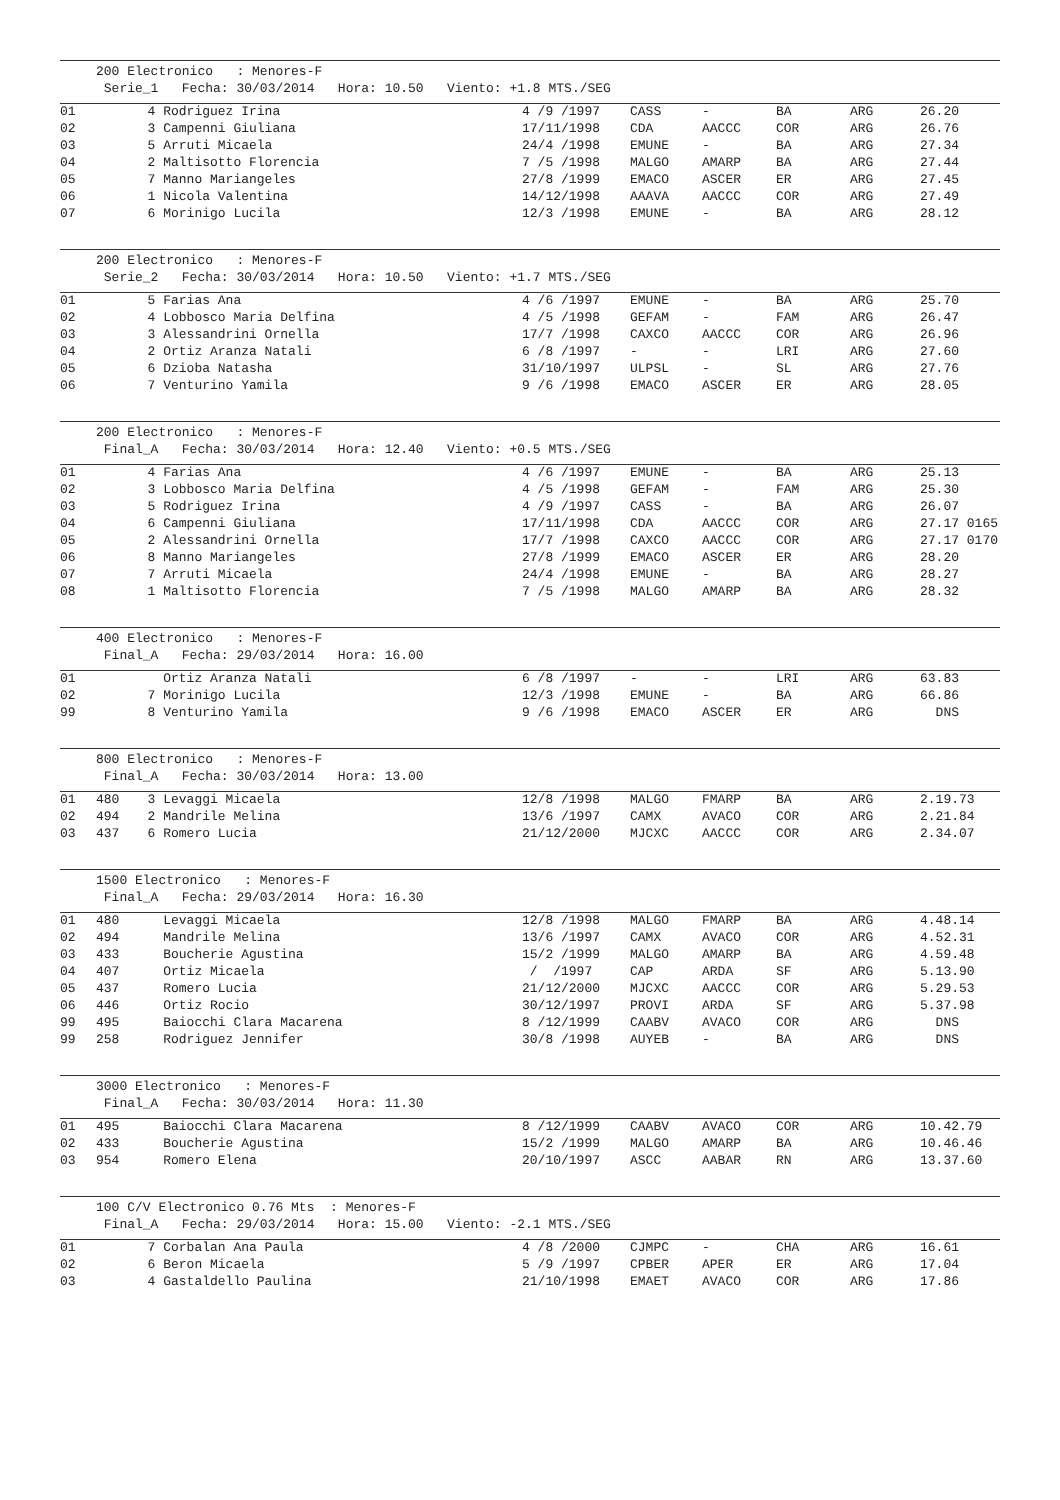200 Electronico : Menores-F Serie_1 Fecha: 30/03/2014 Hora: 10.50 Viento: +1.8 MTS./SEG
| 01 | | 4 Rodriguez Irina | 4 /9 /1997 | CASS | - | BA | ARG | 26.20 |
| 02 | | 3 Campenni Giuliana | 17/11/1998 | CDA | AACCC | COR | ARG | 26.76 |
| 03 | | 5 Arruti Micaela | 24/4 /1998 | EMUNE | - | BA | ARG | 27.34 |
| 04 | | 2 Maltisotto Florencia | 7 /5 /1998 | MALGO | AMARP | BA | ARG | 27.44 |
| 05 | | 7 Manno Mariangeles | 27/8 /1999 | EMACO | ASCER | ER | ARG | 27.45 |
| 06 | | 1 Nicola Valentina | 14/12/1998 | AAAVA | AACCC | COR | ARG | 27.49 |
| 07 | | 6 Morinigo Lucila | 12/3 /1998 | EMUNE | - | BA | ARG | 28.12 |
200 Electronico : Menores-F Serie_2 Fecha: 30/03/2014 Hora: 10.50 Viento: +1.7 MTS./SEG
| 01 | | 5 Farias Ana | 4 /6 /1997 | EMUNE | - | BA | ARG | 25.70 |
| 02 | | 4 Lobbosco Maria Delfina | 4 /5 /1998 | GEFAM | - | FAM | ARG | 26.47 |
| 03 | | 3 Alessandrini Ornella | 17/7 /1998 | CAXCO | AACCC | COR | ARG | 26.96 |
| 04 | | 2 Ortiz Aranza Natali | 6 /8 /1997 | - | - | LRI | ARG | 27.60 |
| 05 | | 6 Dzioba Natasha | 31/10/1997 | ULPSL | - | SL | ARG | 27.76 |
| 06 | | 7 Venturino Yamila | 9 /6 /1998 | EMACO | ASCER | ER | ARG | 28.05 |
200 Electronico : Menores-F Final_A Fecha: 30/03/2014 Hora: 12.40 Viento: +0.5 MTS./SEG
| 01 | | 4 Farias Ana | 4 /6 /1997 | EMUNE | - | BA | ARG | 25.13 |
| 02 | | 3 Lobbosco Maria Delfina | 4 /5 /1998 | GEFAM | - | FAM | ARG | 25.30 |
| 03 | | 5 Rodriguez Irina | 4 /9 /1997 | CASS | - | BA | ARG | 26.07 |
| 04 | | 6 Campenni Giuliana | 17/11/1998 | CDA | AACCC | COR | ARG | 27.17 0165 |
| 05 | | 2 Alessandrini Ornella | 17/7 /1998 | CAXCO | AACCC | COR | ARG | 27.17 0170 |
| 06 | | 8 Manno Mariangeles | 27/8 /1999 | EMACO | ASCER | ER | ARG | 28.20 |
| 07 | | 7 Arruti Micaela | 24/4 /1998 | EMUNE | - | BA | ARG | 28.27 |
| 08 | | 1 Maltisotto Florencia | 7 /5 /1998 | MALGO | AMARP | BA | ARG | 28.32 |
400 Electronico : Menores-F Final_A Fecha: 29/03/2014 Hora: 16.00
| 01 | | Ortiz Aranza Natali | 6 /8 /1997 | - | - | LRI | ARG | 63.83 |
| 02 | | 7 Morinigo Lucila | 12/3 /1998 | EMUNE | - | BA | ARG | 66.86 |
| 99 | | 8 Venturino Yamila | 9 /6 /1998 | EMACO | ASCER | ER | ARG | DNS |
800 Electronico : Menores-F Final_A Fecha: 30/03/2014 Hora: 13.00
| 01 | 480 | 3 Levaggi Micaela | 12/8 /1998 | MALGO | FMARP | BA | ARG | 2.19.73 |
| 02 | 494 | 2 Mandrile Melina | 13/6 /1997 | CAMX | AVACO | COR | ARG | 2.21.84 |
| 03 | 437 | 6 Romero Lucia | 21/12/2000 | MJCXC | AACCC | COR | ARG | 2.34.07 |
1500 Electronico : Menores-F Final_A Fecha: 29/03/2014 Hora: 16.30
| 01 | 480 | Levaggi Micaela | 12/8 /1998 | MALGO | FMARP | BA | ARG | 4.48.14 |
| 02 | 494 | Mandrile Melina | 13/6 /1997 | CAMX | AVACO | COR | ARG | 4.52.31 |
| 03 | 433 | Boucherie Agustina | 15/2 /1999 | MALGO | AMARP | BA | ARG | 4.59.48 |
| 04 | 407 | Ortiz Micaela | / /1997 | CAP | ARDA | SF | ARG | 5.13.90 |
| 05 | 437 | Romero Lucia | 21/12/2000 | MJCXC | AACCC | COR | ARG | 5.29.53 |
| 06 | 446 | Ortiz Rocio | 30/12/1997 | PROVI | ARDA | SF | ARG | 5.37.98 |
| 99 | 495 | Baiocchi Clara Macarena | 8 /12/1999 | CAABV | AVACO | COR | ARG | DNS |
| 99 | 258 | Rodriguez Jennifer | 30/8 /1998 | AUYEB | - | BA | ARG | DNS |
3000 Electronico : Menores-F Final_A Fecha: 30/03/2014 Hora: 11.30
| 01 | 495 | Baiocchi Clara Macarena | 8 /12/1999 | CAABV | AVACO | COR | ARG | 10.42.79 |
| 02 | 433 | Boucherie Agustina | 15/2 /1999 | MALGO | AMARP | BA | ARG | 10.46.46 |
| 03 | 954 | Romero Elena | 20/10/1997 | ASCC | AABAR | RN | ARG | 13.37.60 |
100 C/V Electronico 0.76 Mts : Menores-F Final_A Fecha: 29/03/2014 Hora: 15.00 Viento: -2.1 MTS./SEG
| 01 | | 7 Corbalan Ana Paula | 4 /8 /2000 | CJMPC | - | CHA | ARG | 16.61 |
| 02 | | 6 Beron Micaela | 5 /9 /1997 | CPBER | APER | ER | ARG | 17.04 |
| 03 | | 4 Gastaldello Paulina | 21/10/1998 | EMAET | AVACO | COR | ARG | 17.86 |